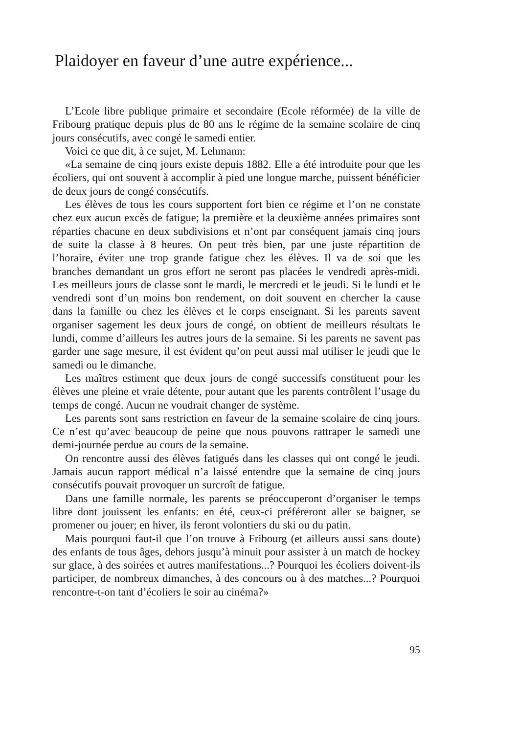Plaidoyer en faveur d’une autre expérience...
L’Ecole libre publique primaire et secondaire (Ecole réformée) de la ville de Fribourg pratique depuis plus de 80 ans le régime de la semaine scolaire de cinq jours consécutifs, avec congé le samedi entier.
Voici ce que dit, à ce sujet, M. Lehmann:
«La semaine de cinq jours existe depuis 1882. Elle a été introduite pour que les écoliers, qui ont souvent à accomplir à pied une longue marche, puissent bénéficier de deux jours de congé consécutifs.
Les élèves de tous les cours supportent fort bien ce régime et l’on ne constate chez eux aucun excès de fatigue; la première et la deuxième années primaires sont réparties chacune en deux subdivisions et n’ont par conséquent jamais cinq jours de suite la classe à 8 heures. On peut très bien, par une juste répartition de l’horaire, éviter une trop grande fatigue chez les élèves. Il va de soi que les branches demandant un gros effort ne seront pas placées le vendredi après-midi. Les meilleurs jours de classe sont le mardi, le mercredi et le jeudi. Si le lundi et le vendredi sont d’un moins bon rendement, on doit souvent en chercher la cause dans la famille ou chez les élèves et le corps enseignant. Si les parents savent organiser sagement les deux jours de congé, on obtient de meilleurs résultats le lundi, comme d’ailleurs les autres jours de la semaine. Si les parents ne savent pas garder une sage mesure, il est évident qu’on peut aussi mal utiliser le jeudi que le samedi ou le dimanche.
Les maîtres estiment que deux jours de congé successifs constituent pour les élèves une pleine et vraie détente, pour autant que les parents contrôlent l’usage du temps de congé. Aucun ne voudrait changer de système.
Les parents sont sans restriction en faveur de la semaine scolaire de cinq jours. Ce n’est qu’avec beaucoup de peine que nous pouvons rattraper le samedi une demi-journée perdue au cours de la semaine.
On rencontre aussi des élèves fatigués dans les classes qui ont congé le jeudi. Jamais aucun rapport médical n’a laissé entendre que la semaine de cinq jours consécutifs pouvait provoquer un surcroît de fatigue.
Dans une famille normale, les parents se préoccuperont d’organiser le temps libre dont jouissent les enfants: en été, ceux-ci préféreront aller se baigner, se promener ou jouer; en hiver, ils feront volontiers du ski ou du patin.
Mais pourquoi faut-il que l’on trouve à Fribourg (et ailleurs aussi sans doute) des enfants de tous âges, dehors jusqu’à minuit pour assister à un match de hockey sur glace, à des soirées et autres manifestations...? Pourquoi les écoliers doivent-ils participer, de nombreux dimanches, à des concours ou à des matches...? Pourquoi rencontre-t-on tant d’écoliers le soir au cinéma?»
95